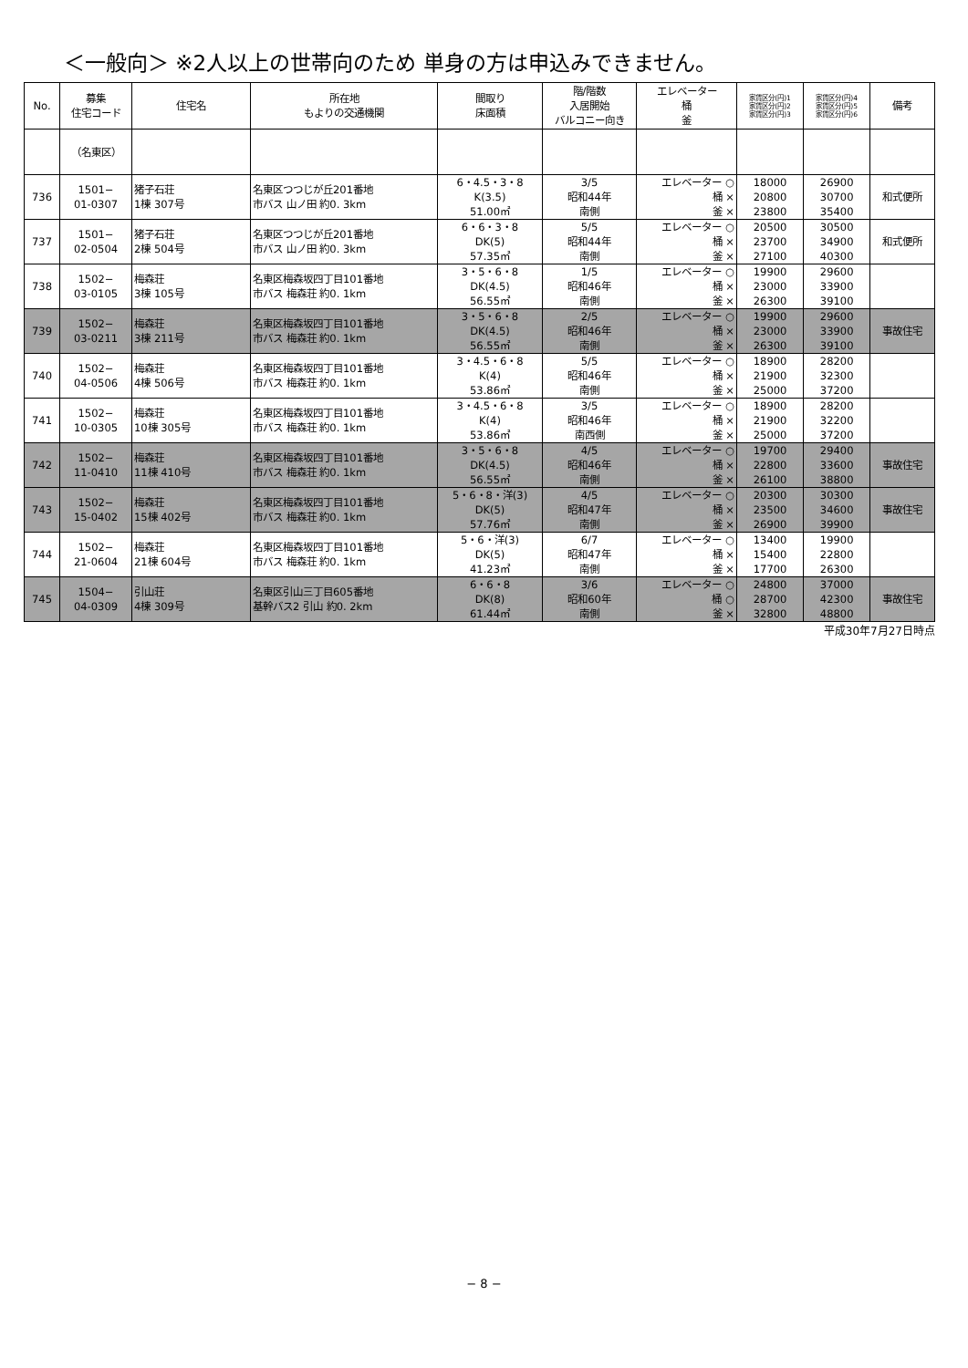＜一般向＞ ※2人以上の世帯向のため 単身の方は申込みできません。
| No. | 募集 住宅コード | 住宅名 | 所在地 もよりの交通機関 | 間取り 床面積 | 階/階数 入居開始 バルコニー向き | エレベーター 桶 釜 | 家賃区分(円)1 家賃区分(円)2 家賃区分(円)3 | 家賃区分(円)4 家賃区分(円)5 家賃区分(円)6 | 備考 |
| --- | --- | --- | --- | --- | --- | --- | --- | --- | --- |
| | （名東区） | | | | | | | | |
| 736 | 1501− 01-0307 | 猪子石荘 1棟 307号 | 名東区つつじが丘201番地 市バス 山ノ田 約0. 3km | 6・4.5・3・8 K(3.5) 51.00㎡ | 3/5 昭和44年 南側 | エレベーター ○ 桶 × 釜 × | 18000 20800 23800 | 26900 30700 35400 | 和式便所 |
| 737 | 1501− 02-0504 | 猪子石荘 2棟 504号 | 名東区つつじが丘201番地 市バス 山ノ田 約0. 3km | 6・6・3・8 DK(5) 57.35㎡ | 5/5 昭和44年 南側 | エレベーター ○ 桶 × 釜 × | 20500 23700 27100 | 30500 34900 40300 | 和式便所 |
| 738 | 1502− 03-0105 | 梅森荘 3棟 105号 | 名東区梅森坂四丁目101番地 市バス 梅森荘 約0. 1km | 3・5・6・8 DK(4.5) 56.55㎡ | 1/5 昭和46年 南側 | エレベーター ○ 桶 × 釜 × | 19900 23000 26300 | 29600 33900 39100 | |
| 739 | 1502− 03-0211 | 梅森荘 3棟 211号 | 名東区梅森坂四丁目101番地 市バス 梅森荘 約0. 1km | 3・5・6・8 DK(4.5) 56.55㎡ | 2/5 昭和46年 南側 | エレベーター ○ 桶 × 釜 × | 19900 23000 26300 | 29600 33900 39100 | 事故住宅 |
| 740 | 1502− 04-0506 | 梅森荘 4棟 506号 | 名東区梅森坂四丁目101番地 市バス 梅森荘 約0. 1km | 3・4.5・6・8 K(4) 53.86㎡ | 5/5 昭和46年 南側 | エレベーター ○ 桶 × 釜 × | 18900 21900 25000 | 28200 32300 37200 | |
| 741 | 1502− 10-0305 | 梅森荘 10棟 305号 | 名東区梅森坂四丁目101番地 市バス 梅森荘 約0. 1km | 3・4.5・6・8 K(4) 53.86㎡ | 3/5 昭和46年 南西側 | エレベーター ○ 桶 × 釜 × | 18900 21900 25000 | 28200 32200 37200 | |
| 742 | 1502− 11-0410 | 梅森荘 11棟 410号 | 名東区梅森坂四丁目101番地 市バス 梅森荘 約0. 1km | 3・5・6・8 DK(4.5) 56.55㎡ | 4/5 昭和46年 南側 | エレベーター ○ 桶 × 釜 × | 19700 22800 26100 | 29400 33600 38800 | 事故住宅 |
| 743 | 1502− 15-0402 | 梅森荘 15棟 402号 | 名東区梅森坂四丁目101番地 市バス 梅森荘 約0. 1km | 5・6・8・洋(3) DK(5) 57.76㎡ | 4/5 昭和47年 南側 | エレベーター ○ 桶 × 釜 × | 20300 23500 26900 | 30300 34600 39900 | 事故住宅 |
| 744 | 1502− 21-0604 | 梅森荘 21棟 604号 | 名東区梅森坂四丁目101番地 市バス 梅森荘 約0. 1km | 5・6・洋(3) DK(5) 41.23㎡ | 6/7 昭和47年 南側 | エレベーター ○ 桶 × 釜 × | 13400 15400 17700 | 19900 22800 26300 | |
| 745 | 1504− 04-0309 | 引山荘 4棟 309号 | 名東区引山三丁目605番地 基幹バス2 引山 約0. 2km | 6・6・8 DK(8) 61.44㎡ | 3/6 昭和60年 南側 | エレベーター ○ 桶 ○ 釜 × | 24800 28700 32800 | 37000 42300 48800 | 事故住宅 |
平成30年7月27日時点
− 8 −